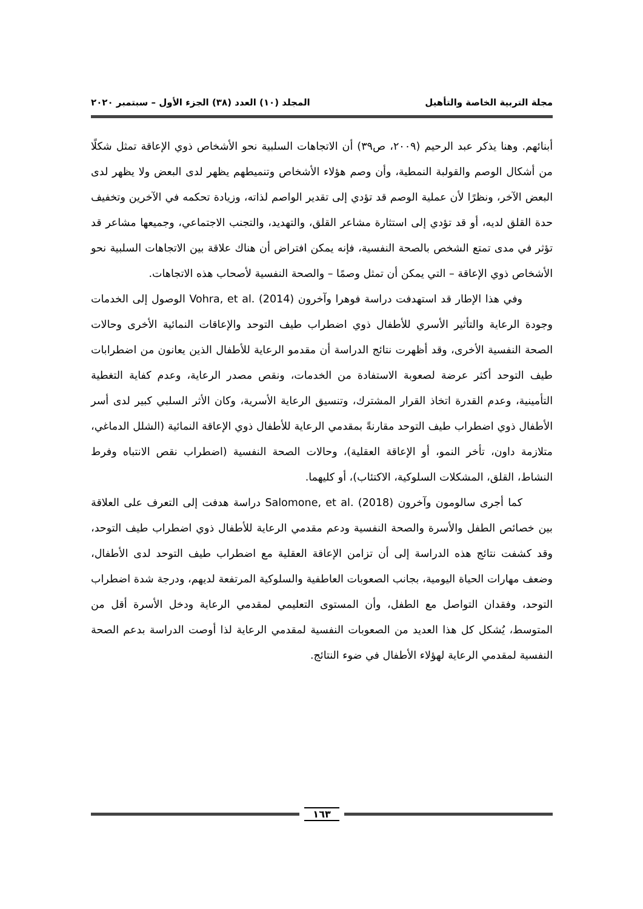مجلة التربية الخاصة والتأهيل المجلد (١٠) العدد (٣٨) الجزء الأول – سبتمبر ٢٠٢٠
أبنائهم. وهنا يذكر عبد الرحيم (٢٠٠٩، ص٣٩) أن الاتجاهات السلبية نحو الأشخاص ذوي الإعاقة تمثل شكلًا من أشكال الوصم والقولبة النمطية، وأن وصم هؤلاء الأشخاص وتنميطهم يظهر لدى البعض ولا يظهر لدى البعض الآخر، ونظرًا لأن عملية الوصم قد تؤدي إلى تقدير الواصم لذاته، وزيادة تحكمه في الآخرين وتخفيف حدة القلق لديه، أو قد تؤدي إلى استثارة مشاعر القلق، والتهديد، والتجنب الاجتماعي، وجميعها مشاعر قد تؤثر في مدى تمتع الشخص بالصحة النفسية، فإنه يمكن افتراض أن هناك علاقة بين الاتجاهات السلبية نحو الأشخاص ذوي الإعاقة – التي يمكن أن تمثل وصمًا – والصحة النفسية لأصحاب هذه الاتجاهات.
وفي هذا الإطار قد استهدفت دراسة فوهرا وآخرون Vohra, et al. (2014) الوصول إلى الخدمات وجودة الرعاية والتأثير الأسري للأطفال ذوي اضطراب طيف التوحد والإعاقات النمائية الأخرى وحالات الصحة النفسية الأخرى، وقد أظهرت نتائج الدراسة أن مقدمو الرعاية للأطفال الذين يعانون من اضطرابات طيف التوحد أكثر عرضة لصعوبة الاستفادة من الخدمات، ونقص مصدر الرعاية، وعدم كفاية التغطية التأمينية، وعدم القدرة اتخاذ القرار المشترك، وتنسيق الرعاية الأسرية، وكان الأثر السلبي كبير لدى أسر الأطفال ذوي اضطراب طيف التوحد مقارنةً بمقدمي الرعاية للأطفال ذوي الإعاقة النمائية (الشلل الدماغي، متلازمة داون، تأخر النمو، أو الإعاقة العقلية)، وحالات الصحة النفسية (اضطراب نقص الانتباه وفرط النشاط، القلق، المشكلات السلوكية، الاكتئاب)، أو كليهما.
كما أجرى سالومون وآخرون Salomone, et al. (2018) دراسة هدفت إلى التعرف على العلاقة بين خصائص الطفل والأسرة والصحة النفسية ودعم مقدمي الرعاية للأطفال ذوي اضطراب طيف التوحد، وقد كشفت نتائج هذه الدراسة إلى أن تزامن الإعاقة العقلية مع اضطراب طيف التوحد لدى الأطفال، وضعف مهارات الحياة اليومية، بجانب الصعوبات العاطفية والسلوكية المرتفعة لديهم، ودرجة شدة اضطراب التوحد، وفقدان التواصل مع الطفل، وأن المستوى التعليمي لمقدمي الرعاية ودخل الأسرة أقل من المتوسط، يُشكل كل هذا العديد من الصعوبات النفسية لمقدمي الرعاية لذا أوصت الدراسة بدعم الصحة النفسية لمقدمي الرعاية لهؤلاء الأطفال في ضوء النتائج.
١٦٣